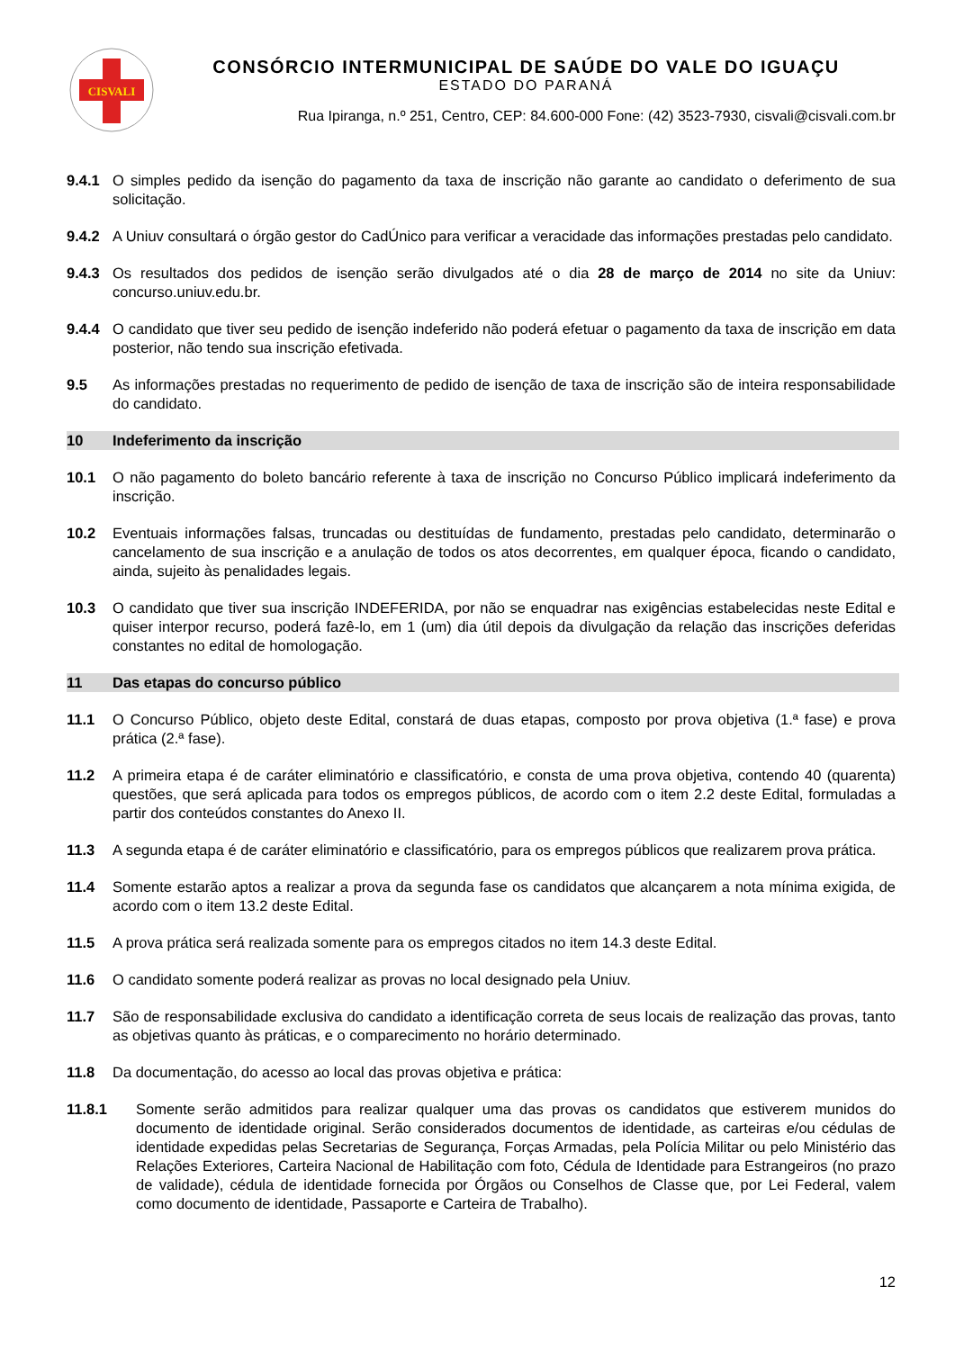CISVALI
CONSÓRCIO INTERMUNICIPAL DE SAÚDE DO VALE DO IGUAÇU
ESTADO DO PARANÁ
Rua Ipiranga, n.º 251, Centro, CEP: 84.600-000 Fone: (42) 3523-7930, cisvali@cisvali.com.br
9.4.1 O simples pedido da isenção do pagamento da taxa de inscrição não garante ao candidato o deferimento de sua solicitação.
9.4.2 A Uniuv consultará o órgão gestor do CadÚnico para verificar a veracidade das informações prestadas pelo candidato.
9.4.3 Os resultados dos pedidos de isenção serão divulgados até o dia 28 de março de 2014 no site da Uniuv: concurso.uniuv.edu.br.
9.4.4 O candidato que tiver seu pedido de isenção indeferido não poderá efetuar o pagamento da taxa de inscrição em data posterior, não tendo sua inscrição efetivada.
9.5 As informações prestadas no requerimento de pedido de isenção de taxa de inscrição são de inteira responsabilidade do candidato.
10 Indeferimento da inscrição
10.1 O não pagamento do boleto bancário referente à taxa de inscrição no Concurso Público implicará indeferimento da inscrição.
10.2 Eventuais informações falsas, truncadas ou destituídas de fundamento, prestadas pelo candidato, determinarão o cancelamento de sua inscrição e a anulação de todos os atos decorrentes, em qualquer época, ficando o candidato, ainda, sujeito às penalidades legais.
10.3 O candidato que tiver sua inscrição INDEFERIDA, por não se enquadrar nas exigências estabelecidas neste Edital e quiser interpor recurso, poderá fazê-lo, em 1 (um) dia útil depois da divulgação da relação das inscrições deferidas constantes no edital de homologação.
11 Das etapas do concurso público
11.1 O Concurso Público, objeto deste Edital, constará de duas etapas, composto por prova objetiva (1.ª fase) e prova prática (2.ª fase).
11.2 A primeira etapa é de caráter eliminatório e classificatório, e consta de uma prova objetiva, contendo 40 (quarenta) questões, que será aplicada para todos os empregos públicos, de acordo com o item 2.2 deste Edital, formuladas a partir dos conteúdos constantes do Anexo II.
11.3 A segunda etapa é de caráter eliminatório e classificatório, para os empregos públicos que realizarem prova prática.
11.4 Somente estarão aptos a realizar a prova da segunda fase os candidatos que alcançarem a nota mínima exigida, de acordo com o item 13.2 deste Edital.
11.5 A prova prática será realizada somente para os empregos citados no item 14.3 deste Edital.
11.6 O candidato somente poderá realizar as provas no local designado pela Uniuv.
11.7 São de responsabilidade exclusiva do candidato a identificação correta de seus locais de realização das provas, tanto as objetivas quanto às práticas, e o comparecimento no horário determinado.
11.8 Da documentação, do acesso ao local das provas objetiva e prática:
11.8.1 Somente serão admitidos para realizar qualquer uma das provas os candidatos que estiverem munidos do documento de identidade original. Serão considerados documentos de identidade, as carteiras e/ou cédulas de identidade expedidas pelas Secretarias de Segurança, Forças Armadas, pela Polícia Militar ou pelo Ministério das Relações Exteriores, Carteira Nacional de Habilitação com foto, Cédula de Identidade para Estrangeiros (no prazo de validade), cédula de identidade fornecida por Órgãos ou Conselhos de Classe que, por Lei Federal, valem como documento de identidade, Passaporte e Carteira de Trabalho).
12